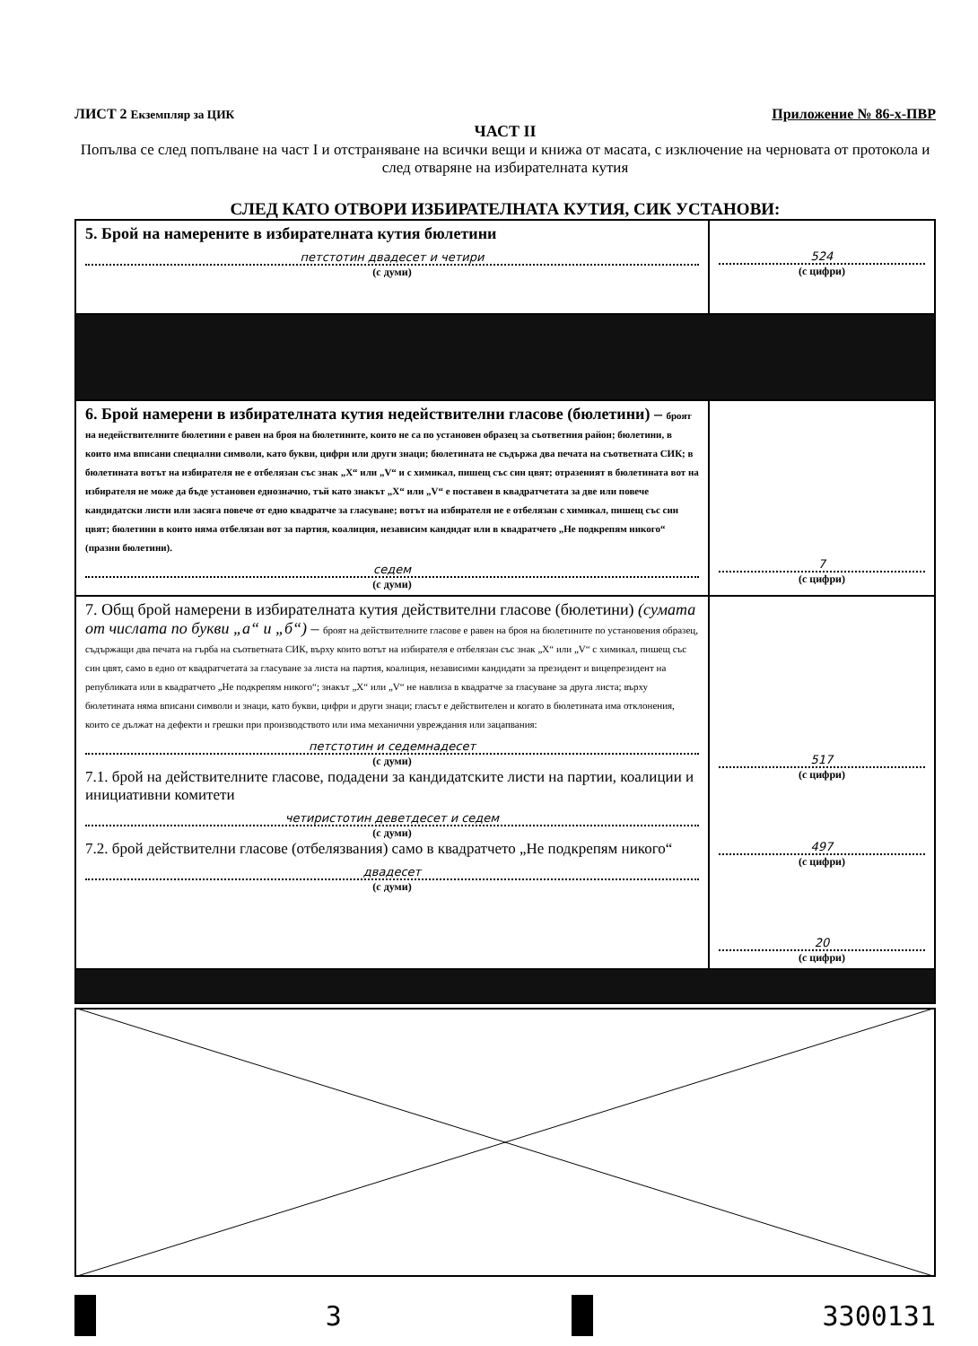ЛИСТ 2 Екземпляр за ЦИК Приложение № 86-х-ПВР
ЧАСТ II
Попълва се след попълване на част I и отстраняване на всички вещи и книжа от масата, с изключение на черновата от протокола и след отваряне на избирателната кутия
СЛЕД КАТО ОТВОРИ ИЗБИРАТЕЛНАТА КУТИЯ, СИК УСТАНОВИ:
| 5. Брой на намерените в избирателната кутия бюлетини петстотин двадесет и четири (с думи) | 524 (с цифри) |
| 6. Брой намерени в избирателната кутия недействителни гласове (бюлетини) – броят на недействителните бюлетини е равен на броя на бюлетините, които не са по установен образец за съответния район; бюлетини, в които има вписани специални символи, като букви, цифри или други знаци; бюлетината не съдържа два печата на съответната СИК; в бюлетината вотът на избирателя не е отбелязан със знак „X“ или „V“ и с химикал, пишещ със син цвят; отразеният в бюлетината вот на избирателя не може да бъде установен еднозначно, тъй като знакът „X“ или „V“ е поставен в квадратчетата за две или повече кандидатски листи или засяга повече от едно квадратче за гласуване; вотът на избирателя не е отбелязан с химикал, пишещ със син цвят; бюлетини в които няма отбелязан вот за партия, коалиция, независим кандидат или в квадратчето „Не подкрепям никого“ (празни бюлетини). седем (с думи) | 7 (с цифри) |
| 7. Общ брой намерени в избирателната кутия действителни гласове (бюлетини) (сумата от числата по букви „а“ и „б“) – броят на действителните гласове е равен на броя на бюлетините по установения образец, съдържащи два печата на гърба на съответната СИК, върху които вотът на избирателя е отбелязан със знак „X“ или „V“ с химикал, пишещ със син цвят, само в едно от квадратчетата за гласуване за листа на партия, коалиция, независими кандидати за президент и вицепрезидент на републиката или в квадратчето „Не подкрепям никого“; знакът „X“ или „V“ не навлиза в квадратче за гласуване за друга листа; върху бюлетината няма вписани символи и знаци, като букви, цифри и други знаци; гласът е действителен и когато в бюлетината има отклонения, които се дължат на дефекти и грешки при производството или има механични увреждания или зацапвания: петстотин и седемнадесет (с думи) 7.1. брой на действителните гласове, подадени за кандидатските листи на партии, коалиции и инициативни комитети четиристотин деветдесет и седем (с думи) 7.2. брой действителни гласове (отбелязвания) само в квадратчето „Не подкрепям никого“ двадесет (с думи) | 517 (с цифри) 497 (с цифри) 20 (с цифри) |
3 3300131